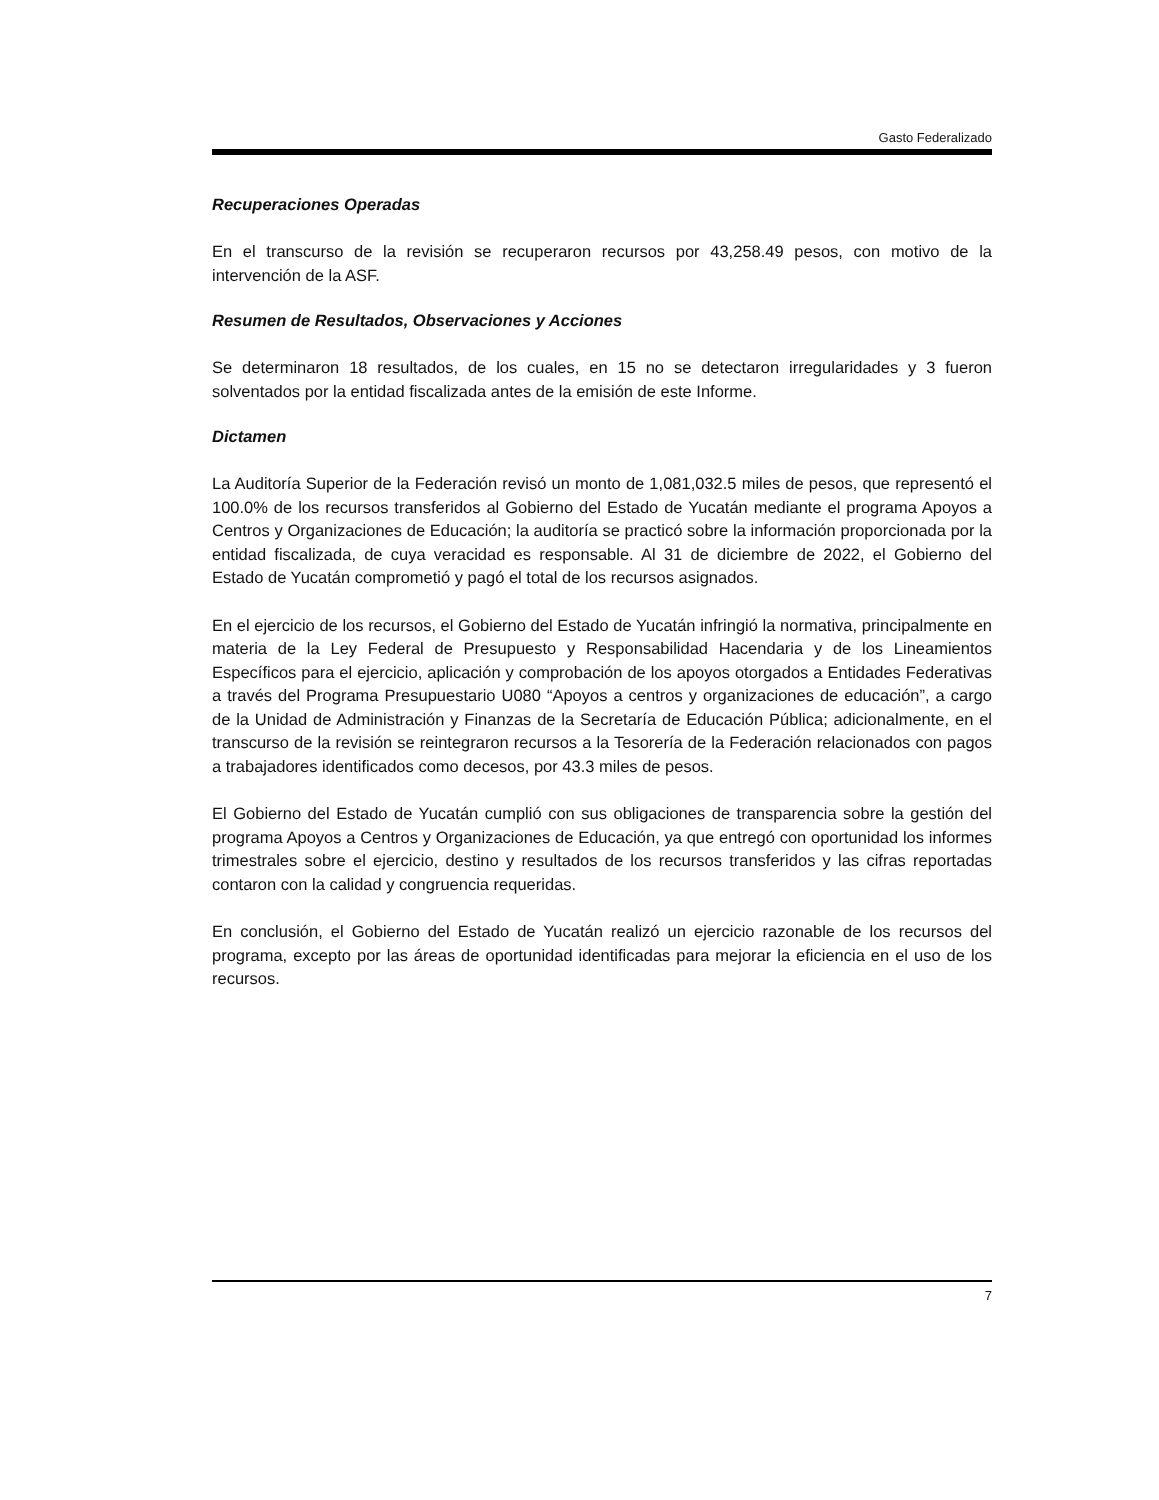Gasto Federalizado
Recuperaciones Operadas
En el transcurso de la revisión se recuperaron recursos por 43,258.49 pesos, con motivo de la intervención de la ASF.
Resumen de Resultados, Observaciones y Acciones
Se determinaron 18 resultados, de los cuales, en 15 no se detectaron irregularidades y 3 fueron solventados por la entidad fiscalizada antes de la emisión de este Informe.
Dictamen
La Auditoría Superior de la Federación revisó un monto de 1,081,032.5 miles de pesos, que representó el 100.0% de los recursos transferidos al Gobierno del Estado de Yucatán mediante el programa Apoyos a Centros y Organizaciones de Educación; la auditoría se practicó sobre la información proporcionada por la entidad fiscalizada, de cuya veracidad es responsable. Al 31 de diciembre de 2022, el Gobierno del Estado de Yucatán comprometió y pagó el total de los recursos asignados.
En el ejercicio de los recursos, el Gobierno del Estado de Yucatán infringió la normativa, principalmente en materia de la Ley Federal de Presupuesto y Responsabilidad Hacendaria y de los Lineamientos Específicos para el ejercicio, aplicación y comprobación de los apoyos otorgados a Entidades Federativas a través del Programa Presupuestario U080 “Apoyos a centros y organizaciones de educación”, a cargo de la Unidad de Administración y Finanzas de la Secretaría de Educación Pública; adicionalmente, en el transcurso de la revisión se reintegraron recursos a la Tesorería de la Federación relacionados con pagos a trabajadores identificados como decesos, por 43.3 miles de pesos.
El Gobierno del Estado de Yucatán cumplió con sus obligaciones de transparencia sobre la gestión del programa Apoyos a Centros y Organizaciones de Educación, ya que entregó con oportunidad los informes trimestrales sobre el ejercicio, destino y resultados de los recursos transferidos y las cifras reportadas contaron con la calidad y congruencia requeridas.
En conclusión, el Gobierno del Estado de Yucatán realizó un ejercicio razonable de los recursos del programa, excepto por las áreas de oportunidad identificadas para mejorar la eficiencia en el uso de los recursos.
7